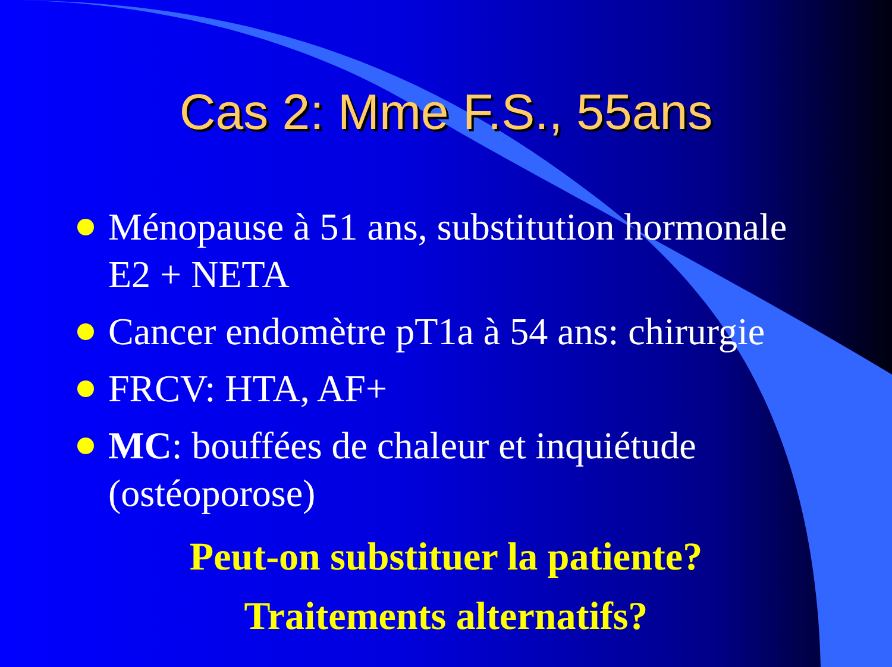Cas 2: Mme F.S., 55ans
Ménopause à 51 ans, substitution hormonale E2 + NETA
Cancer endomètre pT1a à 54 ans: chirurgie
FRCV: HTA, AF+
MC: bouffées de chaleur et inquiétude (ostéoporose)
Peut-on substituer la patiente?
Traitements alternatifs?